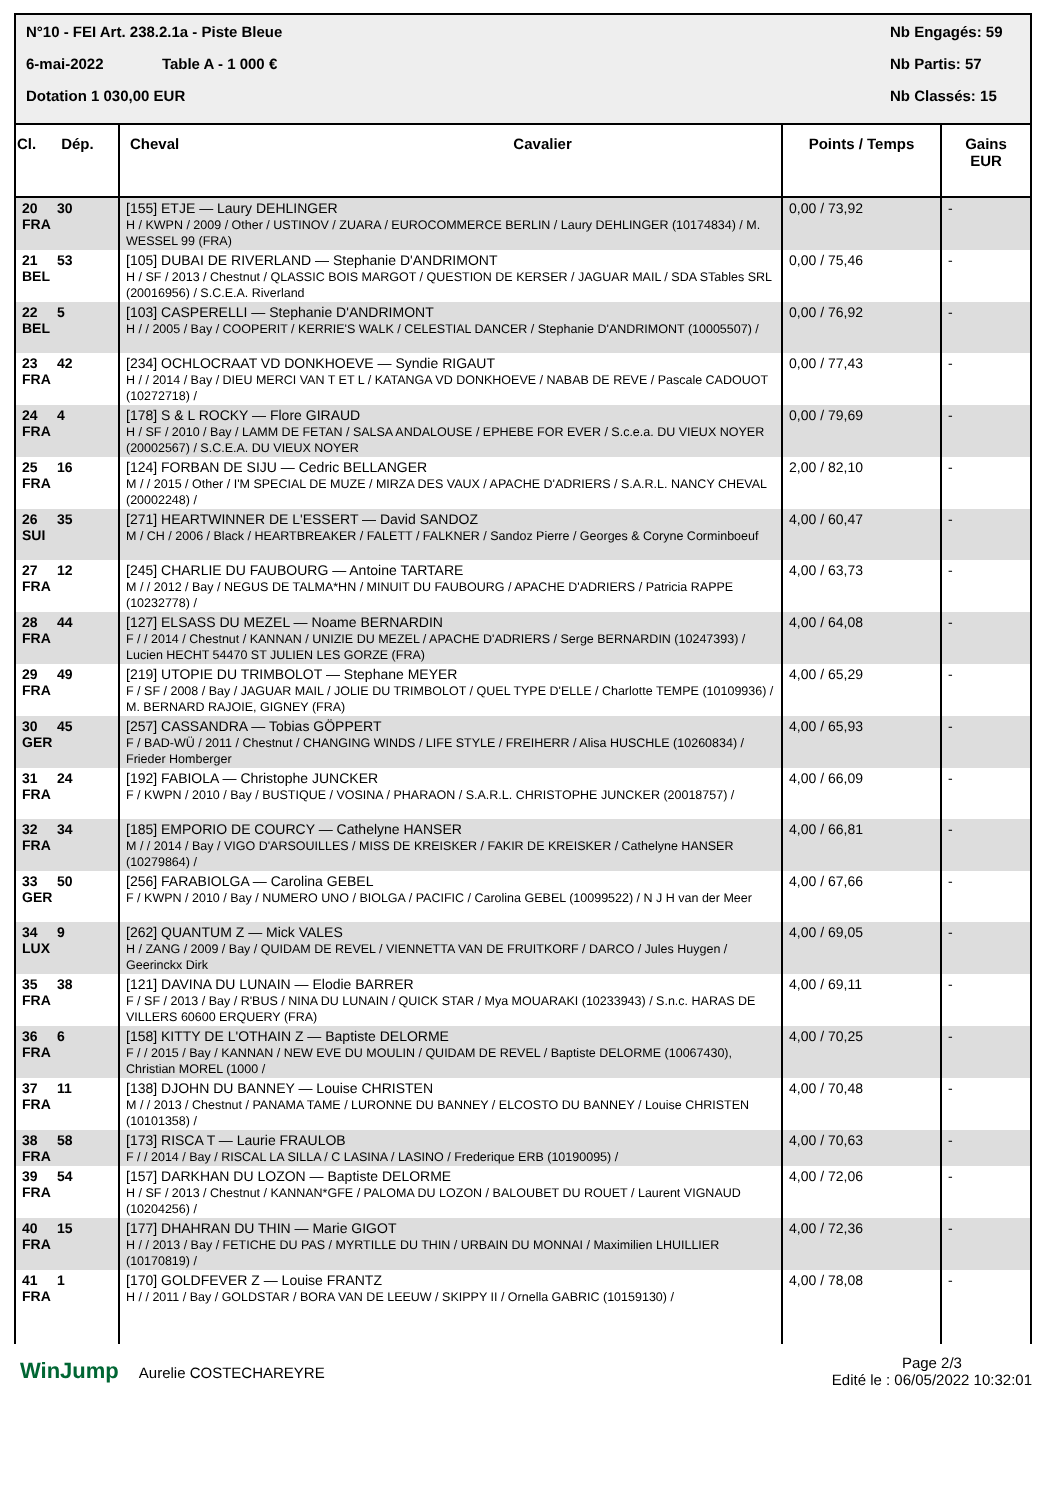N°10 - FEI Art. 238.2.1a - Piste Bleue Nb Engagés: 59
6-mai-2022 Table A - 1 000 € Nb Partis: 57
Dotation 1 030,00 EUR Nb Classés: 15
| Cl. Dép. | Cheval Cavalier | Points / Temps | Gains EUR |
| --- | --- | --- | --- |
| 20 30 FRA | [155] ETJE — Laury DEHLINGER H / KWPN / 2009 / Other / USTINOV / ZUARA / EUROCOMMERCE BERLIN / Laury DEHLINGER (10174834) / M. WESSEL 99 (FRA) | 0,00 / 73,92 | - |
| 21 53 BEL | [105] DUBAI DE RIVERLAND — Stephanie D'ANDRIMONT H / SF / 2013 / Chestnut / QLASSIC BOIS MARGOT / QUESTION DE KERSER / JAGUAR MAIL / SDA STables SRL (20016956) / S.C.E.A. Riverland | 0,00 / 75,46 | - |
| 22 5 BEL | [103] CASPERELLI — Stephanie D'ANDRIMONT H / / 2005 / Bay / COOPERIT / KERRIE'S WALK / CELESTIAL DANCER / Stephanie D'ANDRIMONT (10005507) / | 0,00 / 76,92 | - |
| 23 42 FRA | [234] OCHLOCRAAT VD DONKHOEVE — Syndie RIGAUT H / / 2014 / Bay / DIEU MERCI VAN T ET L / KATANGA VD DONKHOEVE / NABAB DE REVE / Pascale CADOUOT (10272718) / | 0,00 / 77,43 | - |
| 24 4 FRA | [178] S & L ROCKY — Flore GIRAUD H / SF / 2010 / Bay / LAMM DE FETAN / SALSA ANDALOUSE / EPHEBE FOR EVER / S.c.e.a. DU VIEUX NOYER (20002567) / S.C.E.A. DU VIEUX NOYER | 0,00 / 79,69 | - |
| 25 16 FRA | [124] FORBAN DE SIJU — Cedric BELLANGER M / / 2015 / Other / I'M SPECIAL DE MUZE / MIRZA DES VAUX / APACHE D'ADRIERS / S.A.R.L. NANCY CHEVAL (20002248) / | 2,00 / 82,10 | - |
| 26 35 SUI | [271] HEARTWINNER DE L'ESSERT — David SANDOZ M / CH / 2006 / Black / HEARTBREAKER / FALETT / FALKNER / Sandoz Pierre / Georges & Coryne Corminboeuf | 4,00 / 60,47 | - |
| 27 12 FRA | [245] CHARLIE DU FAUBOURG — Antoine TARTARE M / / 2012 / Bay / NEGUS DE TALMA*HN / MINUIT DU FAUBOURG / APACHE D'ADRIERS / Patricia RAPPE (10232778) / | 4,00 / 63,73 | - |
| 28 44 FRA | [127] ELSASS DU MEZEL — Noame BERNARDIN F / / 2014 / Chestnut / KANNAN / UNIZIE DU MEZEL / APACHE D'ADRIERS / Serge BERNARDIN (10247393) / Lucien HECHT 54470 ST JULIEN LES GORZE (FRA) | 4,00 / 64,08 | - |
| 29 49 FRA | [219] UTOPIE DU TRIMBOLOT — Stephane MEYER F / SF / 2008 / Bay / JAGUAR MAIL / JOLIE DU TRIMBOLOT / QUEL TYPE D'ELLE / Charlotte TEMPE (10109936) / M. BERNARD RAJOIE, GIGNEY (FRA) | 4,00 / 65,29 | - |
| 30 45 GER | [257] CASSANDRA — Tobias GÖPPERT F / BAD-WÜ / 2011 / Chestnut / CHANGING WINDS / LIFE STYLE / FREIHERR / Alisa HUSCHLE (10260834) / Frieder Homberger | 4,00 / 65,93 | - |
| 31 24 FRA | [192] FABIOLA — Christophe JUNCKER F / KWPN / 2010 / Bay / BUSTIQUE / VOSINA / PHARAON / S.A.R.L. CHRISTOPHE JUNCKER (20018757) / | 4,00 / 66,09 | - |
| 32 34 FRA | [185] EMPORIO DE COURCY — Cathelyne HANSER M / / 2014 / Bay / VIGO D'ARSOUILLES / MISS DE KREISKER / FAKIR DE KREISKER / Cathelyne HANSER (10279864) / | 4,00 / 66,81 | - |
| 33 50 GER | [256] FARABIOLGA — Carolina GEBEL F / KWPN / 2010 / Bay / NUMERO UNO / BIOLGA / PACIFIC / Carolina GEBEL (10099522) / N J H van der Meer | 4,00 / 67,66 | - |
| 34 9 LUX | [262] QUANTUM Z — Mick VALES H / ZANG / 2009 / Bay / QUIDAM DE REVEL / VIENNETTA VAN DE FRUITKORF / DARCO / Jules Huygen / Geerinckx Dirk | 4,00 / 69,05 | - |
| 35 38 FRA | [121] DAVINA DU LUNAIN — Elodie BARRER F / SF / 2013 / Bay / R'BUS / NINA DU LUNAIN / QUICK STAR / Mya MOUARAKI (10233943) / S.n.c. HARAS DE VILLERS 60600 ERQUERY (FRA) | 4,00 / 69,11 | - |
| 36 6 FRA | [158] KITTY DE L'OTHAIN Z — Baptiste DELORME F / / 2015 / Bay / KANNAN / NEW EVE DU MOULIN / QUIDAM DE REVEL / Baptiste DELORME (10067430), Christian MOREL (1000 / | 4,00 / 70,25 | - |
| 37 11 FRA | [138] DJOHN DU BANNEY — Louise CHRISTEN M / / 2013 / Chestnut / PANAMA TAME / LURONNE DU BANNEY / ELCOSTO DU BANNEY / Louise CHRISTEN (10101358) / | 4,00 / 70,48 | - |
| 38 58 FRA | [173] RISCA T — Laurie FRAULOB F / / 2014 / Bay / RISCAL LA SILLA / C LASINA / LASINO / Frederique ERB (10190095) / | 4,00 / 70,63 | - |
| 39 54 FRA | [157] DARKHAN DU LOZON — Baptiste DELORME H / SF / 2013 / Chestnut / KANNAN*GFE / PALOMA DU LOZON / BALOUBET DU ROUET / Laurent VIGNAUD (10204256) / | 4,00 / 72,06 | - |
| 40 15 FRA | [177] DHAHRAN DU THIN — Marie GIGOT H / / 2013 / Bay / FETICHE DU PAS / MYRTILLE DU THIN / URBAIN DU MONNAI / Maximilien LHUILLIER (10170819) / | 4,00 / 72,36 | - |
| 41 1 FRA | [170] GOLDFEVER Z — Louise FRANTZ H / / 2011 / Bay / GOLDSTAR / BORA VAN DE LEEUW / SKIPPY II / Ornella GABRIC (10159130) / | 4,00 / 78,08 | - |
WinJump Aurelie COSTECHAREYRE Page 2/3
Edité le : 06/05/2022 10:32:01